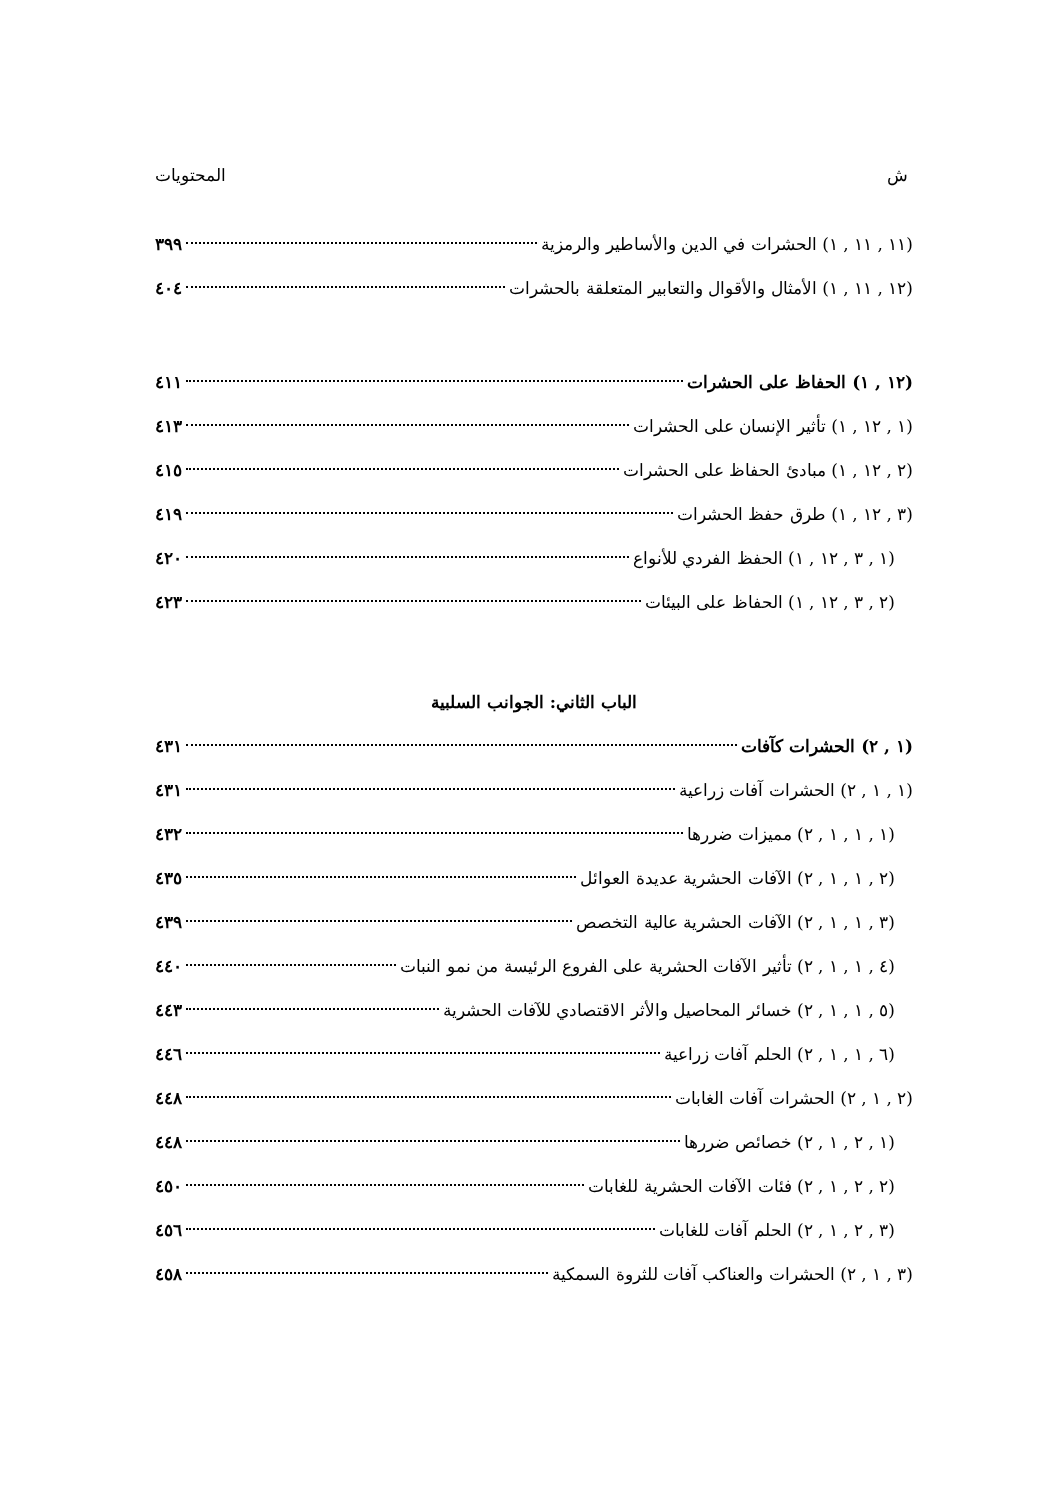ش المحتويات
(١١ , ١١ , ١) الحشرات في الدين والأساطير والرمزية ٣٩٩
(١٢ , ١١ , ١) الأمثال والأقوال والتعابير المتعلقة بالحشرات ٤٠٤
(١٢ , ١) الحفاظ على الحشرات ٤١١
(١ , ١٢ , ١) تأثير الإنسان على الحشرات ٤١٣
(٢ , ١٢ , ١) مبادئ الحفاظ على الحشرات ٤١٥
(٣ , ١٢ , ١) طرق حفظ الحشرات ٤١٩
(١ , ٣ , ١٢ , ١) الحفظ الفردي للأنواع ٤٢٠
(٢ , ٣ , ١٢ , ١) الحفاظ على البيئات ٤٢٣
الباب الثاني: الجوانب السلبية
(١ , ٢) الحشرات كآفات ٤٣١
(١ , ١ , ٢) الحشرات آفات زراعية ٤٣١
(١ , ١ , ١ , ٢) مميزات ضررها ٤٣٢
(٢ , ١ , ١ , ٢) الآفات الحشرية عديدة العوائل ٤٣٥
(٣ , ١ , ١ , ٢) الآفات الحشرية عالية التخصص ٤٣٩
(٤ , ١ , ١ , ٢) تأثير الآفات الحشرية على الفروع الرئيسة من نمو النبات ٤٤٠
(٥ , ١ , ١ , ٢) خسائر المحاصيل والأثر الاقتصادي للآفات الحشرية ٤٤٣
(٦ , ١ , ١ , ٢) الحلم آفات زراعية ٤٤٦
(٢ , ١ , ٢) الحشرات آفات الغابات ٤٤٨
(١ , ٢ , ١ , ٢) خصائص ضررها ٤٤٨
(٢ , ٢ , ١ , ٢) فئات الآفات الحشرية للغابات ٤٥٠
(٣ , ٢ , ١ , ٢) الحلم آفات للغابات ٤٥٦
(٣ , ١ , ٢) الحشرات والعناكب آفات للثروة السمكية ٤٥٨